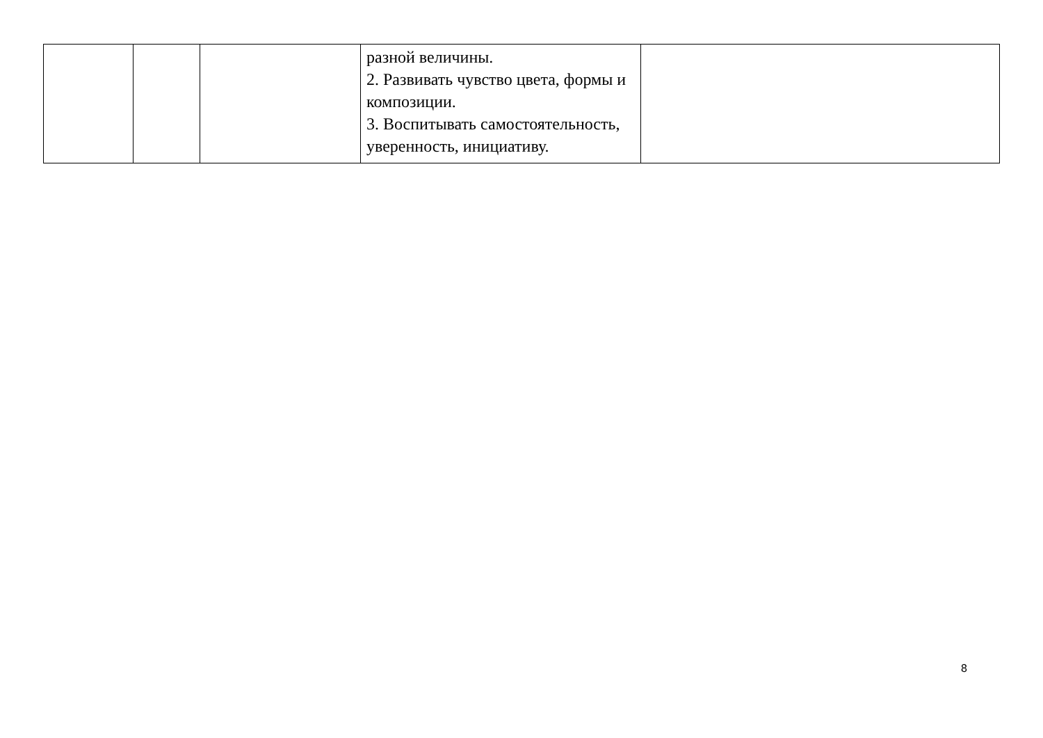| | | | разной величины. 2. Развивать чувство цвета, формы и композиции. 3. Воспитывать самостоятельность, уверенность, инициативу. | |
8